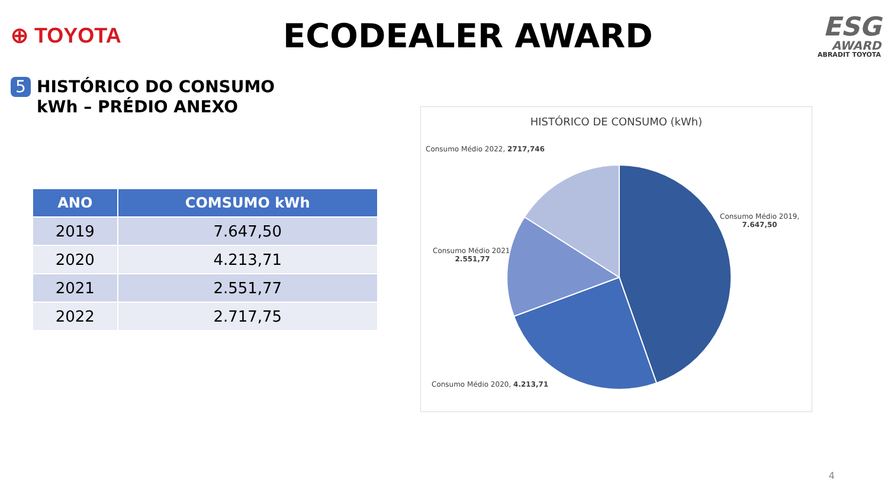⊕ TOYOTA
ECODEALER AWARD
ESG
AWARD
ABRADIT TOYOTA
5 HISTÓRICO DO CONSUMO
kWh – PRÉDIO ANEXO
| ANO | COMSUMO kWh |
| --- | --- |
| 2019 | 7.647,50 |
| 2020 | 4.213,71 |
| 2021 | 2.551,77 |
| 2022 | 2.717,75 |
HISTÓRICO DE CONSUMO (kWh)
Consumo Médio 2022, 2717,746
Consumo Médio 2019,
7.647,50
Consumo Médio 2021,
2.551,77
Consumo Médio 2020, 4.213,71
4